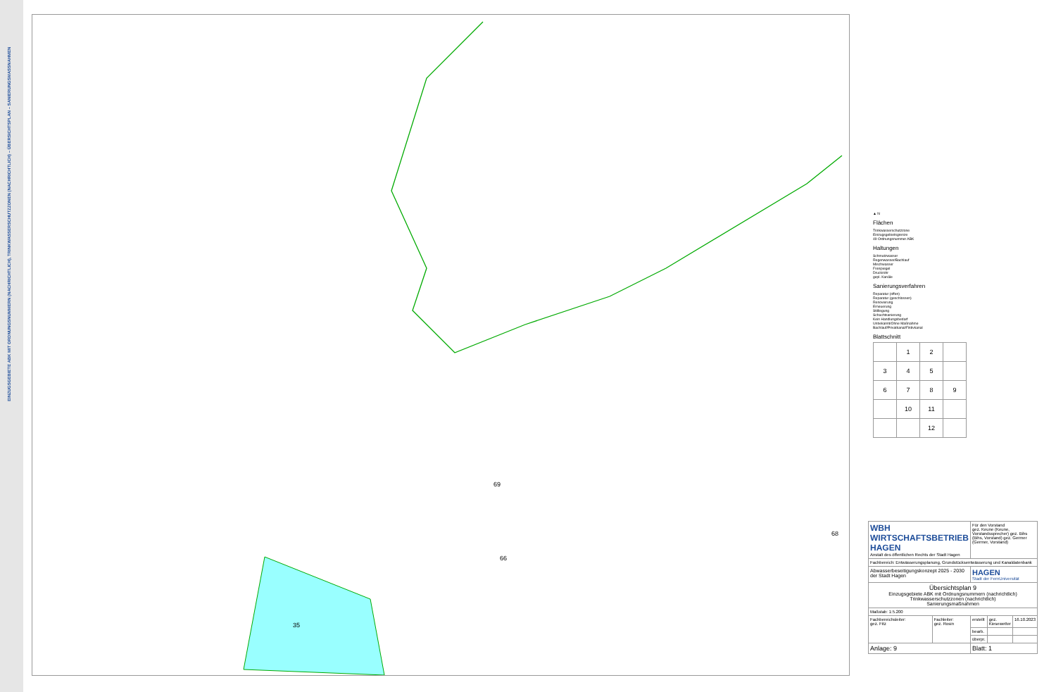EINZUGSGEBIETE ABK MIT ORDNUNGSNUMMERN (NACHRICHTLICH), TRINKWASSERSCHUTZZONEN (NACHRICHTLICH) – ÜBERSICHTSPLAN – SANIERUNGSMASSNAHMEN
35
69
66
68
▲ N
Flächen
Trinkwasserschutzzone
Einzugsgebietsgrenze
49 Ordnungsnummer ABK
Haltungen
Schmutzwasser
Regenwasser/Bachlauf
Mischwasser
Freispiegel
Druckrohr
gepl. Kanäle
Sanierungsverfahren
Reparatur (offen)
Reparatur (geschlossen)
Renovierung
Erneuerung
Stilllegung
Schachtsanierung
Kein Handlungsbedarf
Unbekannt/Ohne Maßnahme
Bachlauf/Privatkanal/Fiktivkanal
Blattschnitt
| | 1 | 2 | |
| 3 | 4 | 5 | |
| 6 | 7 | 8 | 9 |
| | 10 | 11 | |
| | | 12 | |
| WBH WIRTSCHAFTSBETRIEB HAGEN Anstalt des öffentlichen Rechts der Stadt Hagen | | Für den Vorstand gez. Keune (Keune, Vorstandssprecher) gez. Bihs (Bihs, Vorstand) gez. Germer (Germer, Vorstand) | | |
| Fachbereich: Entwässerungsplanung, Grundstücksentwässerung und Kanaldatenbank | | | | |
| Abwasserbeseitigungskonzept 2025 - 2030 der Stadt Hagen | | HAGEN Stadt der FernUniversität | | |
| Übersichtsplan 9 Einzugsgebiete ABK mit Ordnungsnummern (nachrichtlich) Trinkwasserschutzzonen (nachrichtlich) Sanierungsmaßnahmen | | | | |
| Maßstab: 1:5.200 | | | | |
| Fachbereichsleiter: gez. Fitz | Fachleiter: gez. Rosin | erstellt | gez. Kiesewetter | 16.10.2023 |
| | | bearb. | | |
| | | überpr. | | |
| Anlage: 9 | | Blatt: 1 | | |